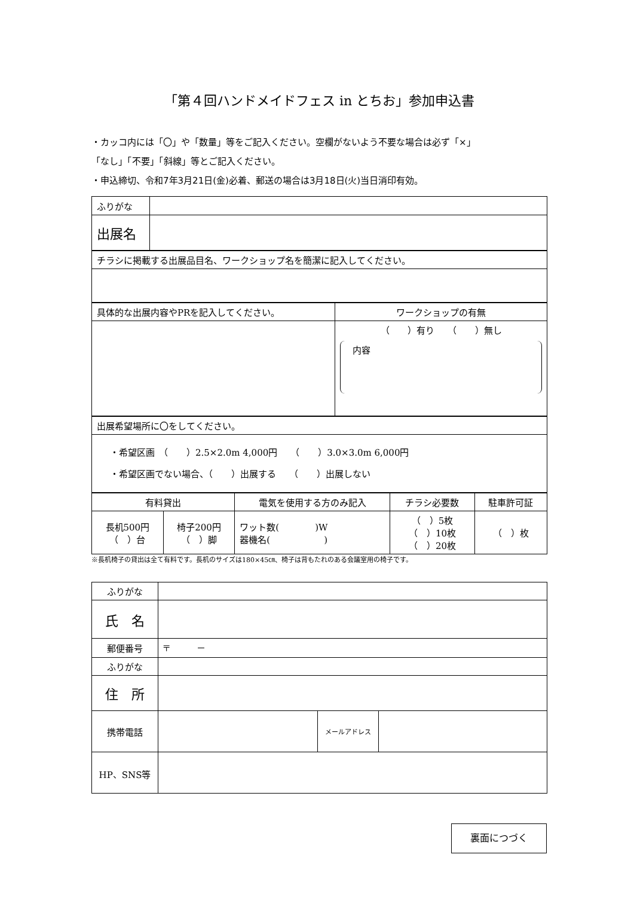「第４回ハンドメイドフェス in とちお」参加申込書
・カッコ内には「〇」や「数量」等をご記入ください。空欄がないよう不要な場合は必ず「×」
「なし」「不要」「斜線」等とご記入ください。
・申込締切、令和7年3月21日(金)必着、郵送の場合は3月18日(火)当日消印有効。
| ふりがな | |
| 出展名 | |
| チラシに掲載する出展品目名、ワークショップ名を簡潔に記入してください。 |
| 具体的な出展内容やPRを記入してください。 | ワークショップの有無 |
| | （ ）有り （ ）無し 内容 |
| 出展希望場所に〇をしてください。 |
| ・希望区画 （ ）2.5×2.0m 4,000円 （ ）3.0×3.0m 6,000円 ・希望区画でない場合、（ ）出展する （ ）出展しない |
| 有料貸出 | | 電気を使用する方のみ記入 | チラシ必要数 | 駐車許可証 |
| 長机500円 （ ）台 | 椅子200円 （ ）脚 | ワット数( )W 器機名( ) | （ ）5枚 （ ）10枚 （ ）20枚 | （ ）枚 |
※長机椅子の貸出は全て有料です。長机のサイズは180×45㎝、椅子は背もたれのある会議室用の椅子です。
| ふりがな | | | |
| 氏 名 | | | |
| 郵便番号 | 〒 － | | |
| ふりがな | | | |
| 住 所 | | | |
| 携帯電話 | | メールアドレス | |
| HP、SNS等 | | | |
裏面につづく